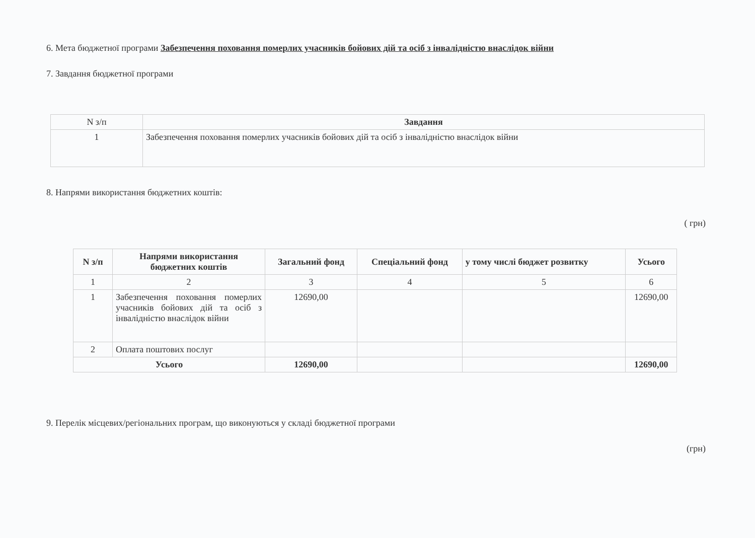6. Мета бюджетної програми Забезпечення поховання померлих учасників бойових дій та осіб з інвалідністю внаслідок війни
7. Завдання бюджетної програми
| N з/п | Завдання |
| 1 | Забезпечення поховання померлих учасників бойових дій та осіб з інвалідністю внаслідок війни |
8. Напрями використання бюджетних коштів:
( грн)
| N з/п | Напрями використання бюджетних коштів | Загальний фонд | Спеціальний фонд | у тому числі бюджет розвитку | Усього |
| --- | --- | --- | --- | --- | --- |
| 1 | 2 | 3 | 4 | 5 | 6 |
| 1 | Забезпечення поховання померлих учасників бойових дій та осіб з інвалідністю внаслідок війни | 12690,00 | | | 12690,00 |
| 2 | Оплата поштових послуг | | | | |
| Усього | | 12690,00 | | | 12690,00 |
9. Перелік місцевих/регіональних програм, що виконуються у складі бюджетної програми
(грн)